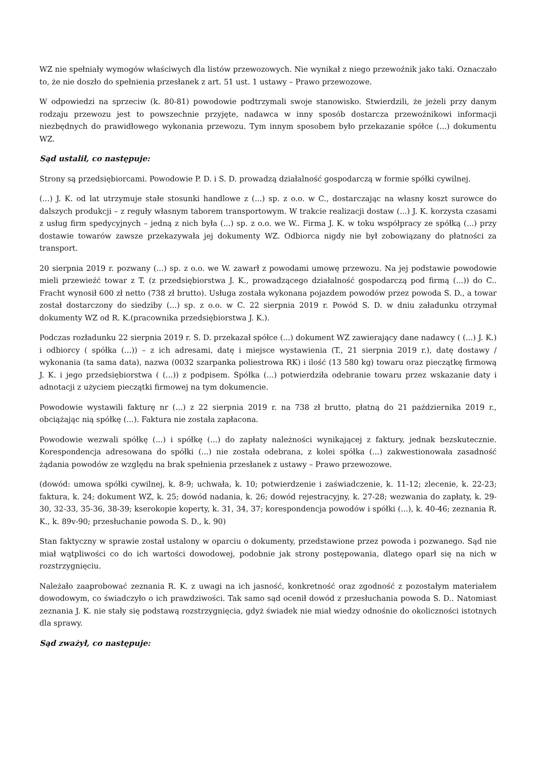WZ nie spełniały wymogów właściwych dla listów przewozowych. Nie wynikał z niego przewoźnik jako taki. Oznaczało to, że nie doszło do spełnienia przesłanek z art. 51 ust. 1 ustawy – Prawo przewozowe.
W odpowiedzi na sprzeciw (k. 80-81) powodowie podtrzymali swoje stanowisko. Stwierdzili, że jeżeli przy danym rodzaju przewozu jest to powszechnie przyjęte, nadawca w inny sposób dostarcza przewoźnikowi informacji niezbędnych do prawidłowego wykonania przewozu. Tym innym sposobem było przekazanie spółce (...) dokumentu WZ.
Sąd ustalił, co następuje:
Strony są przedsiębiorcami. Powodowie P. D. i S. D. prowadzą działalność gospodarczą w formie spółki cywilnej.
(...) J. K. od lat utrzymuje stałe stosunki handlowe z (...) sp. z o.o. w C., dostarczając na własny koszt surowce do dalszych produkcji – z reguły własnym taborem transportowym. W trakcie realizacji dostaw (...) J. K. korzysta czasami z usług firm spedycyjnych – jedną z nich była (...) sp. z o.o. we W.. Firma J. K. w toku współpracy ze spółką (...) przy dostawie towarów zawsze przekazywała jej dokumenty WZ. Odbiorca nigdy nie był zobowiązany do płatności za transport.
20 sierpnia 2019 r. pozwany (...) sp. z o.o. we W. zawarł z powodami umowę przewozu. Na jej podstawie powodowie mieli przewieźć towar z T. (z przedsiębiorstwa J. K., prowadzącego działalność gospodarczą pod firmą (...)) do C.. Fracht wynosił 600 zł netto (738 zł brutto). Usługa została wykonana pojazdem powodów przez powoda S. D., a towar został dostarczony do siedziby (...) sp. z o.o. w C. 22 sierpnia 2019 r. Powód S. D. w dniu załadunku otrzymał dokumenty WZ od R. K.(pracownika przedsiębiorstwa J. K.).
Podczas rozładunku 22 sierpnia 2019 r. S. D. przekazał spółce (...) dokument WZ zawierający dane nadawcy ( (...) J. K.) i odbiorcy ( spółka (...)) – z ich adresami, datę i miejsce wystawienia (T., 21 sierpnia 2019 r.), datę dostawy / wykonania (ta sama data), nazwa (0032 szarpanka poliestrowa RK) i ilość (13 580 kg) towaru oraz pieczątkę firmową J. K. i jego przedsiębiorstwa ( (...)) z podpisem. Spółka (...) potwierdziła odebranie towaru przez wskazanie daty i adnotacji z użyciem pieczątki firmowej na tym dokumencie.
Powodowie wystawili fakturę nr (...) z 22 sierpnia 2019 r. na 738 zł brutto, płatną do 21 października 2019 r., obciążając nią spółkę (...). Faktura nie została zapłacona.
Powodowie wezwali spółkę (...) i spółkę (...) do zapłaty należności wynikającej z faktury, jednak bezskutecznie. Korespondencja adresowana do spółki (...) nie została odebrana, z kolei spółka (...) zakwestionowała zasadność żądania powodów ze względu na brak spełnienia przesłanek z ustawy – Prawo przewozowe.
(dowód: umowa spółki cywilnej, k. 8-9; uchwała, k. 10; potwierdzenie i zaświadczenie, k. 11-12; zlecenie, k. 22-23; faktura, k. 24; dokument WZ, k. 25; dowód nadania, k. 26; dowód rejestracyjny, k. 27-28; wezwania do zapłaty, k. 29-30, 32-33, 35-36, 38-39; kserokopie koperty, k. 31, 34, 37; korespondencja powodów i spółki (...), k. 40-46; zeznania R. K., k. 89v-90; przesłuchanie powoda S. D., k. 90)
Stan faktyczny w sprawie został ustalony w oparciu o dokumenty, przedstawione przez powoda i pozwanego. Sąd nie miał wątpliwości co do ich wartości dowodowej, podobnie jak strony postępowania, dlatego oparł się na nich w rozstrzygnięciu.
Należało zaaprobować zeznania R. K. z uwagi na ich jasność, konkretność oraz zgodność z pozostałym materiałem dowodowym, co świadczyło o ich prawdziwości. Tak samo sąd ocenił dowód z przesłuchania powoda S. D.. Natomiast zeznania J. K. nie stały się podstawą rozstrzygnięcia, gdyż świadek nie miał wiedzy odnośnie do okoliczności istotnych dla sprawy.
Sąd zważył, co następuje: